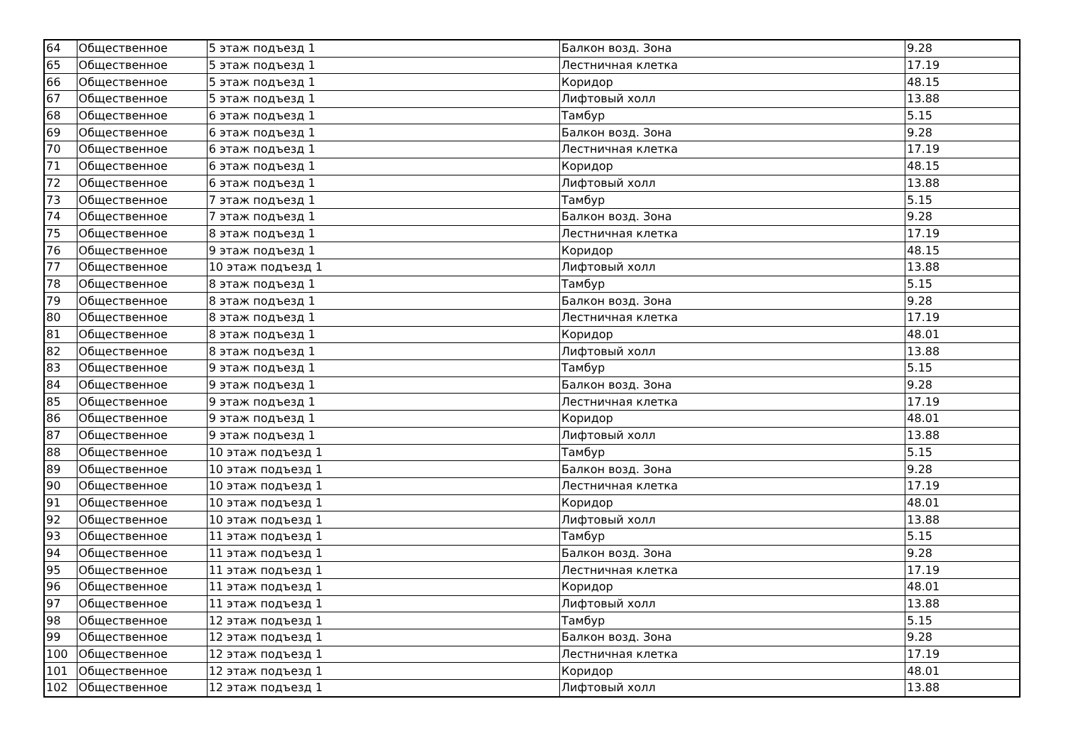| 64 | Общественное | 5 этаж подъезд 1 | Балкон возд. Зона | 9.28 |
| 65 | Общественное | 5 этаж подъезд 1 | Лестничная клетка | 17.19 |
| 66 | Общественное | 5 этаж подъезд 1 | Коридор | 48.15 |
| 67 | Общественное | 5 этаж подъезд 1 | Лифтовый холл | 13.88 |
| 68 | Общественное | 6 этаж подъезд 1 | Тамбур | 5.15 |
| 69 | Общественное | 6 этаж подъезд 1 | Балкон возд. Зона | 9.28 |
| 70 | Общественное | 6 этаж подъезд 1 | Лестничная клетка | 17.19 |
| 71 | Общественное | 6 этаж подъезд 1 | Коридор | 48.15 |
| 72 | Общественное | 6 этаж подъезд 1 | Лифтовый холл | 13.88 |
| 73 | Общественное | 7 этаж подъезд 1 | Тамбур | 5.15 |
| 74 | Общественное | 7 этаж подъезд 1 | Балкон возд. Зона | 9.28 |
| 75 | Общественное | 8 этаж подъезд 1 | Лестничная клетка | 17.19 |
| 76 | Общественное | 9 этаж подъезд 1 | Коридор | 48.15 |
| 77 | Общественное | 10 этаж подъезд 1 | Лифтовый холл | 13.88 |
| 78 | Общественное | 8 этаж подъезд 1 | Тамбур | 5.15 |
| 79 | Общественное | 8 этаж подъезд 1 | Балкон возд. Зона | 9.28 |
| 80 | Общественное | 8 этаж подъезд 1 | Лестничная клетка | 17.19 |
| 81 | Общественное | 8 этаж подъезд 1 | Коридор | 48.01 |
| 82 | Общественное | 8 этаж подъезд 1 | Лифтовый холл | 13.88 |
| 83 | Общественное | 9 этаж подъезд 1 | Тамбур | 5.15 |
| 84 | Общественное | 9 этаж подъезд 1 | Балкон возд. Зона | 9.28 |
| 85 | Общественное | 9 этаж подъезд 1 | Лестничная клетка | 17.19 |
| 86 | Общественное | 9 этаж подъезд 1 | Коридор | 48.01 |
| 87 | Общественное | 9 этаж подъезд 1 | Лифтовый холл | 13.88 |
| 88 | Общественное | 10 этаж подъезд 1 | Тамбур | 5.15 |
| 89 | Общественное | 10 этаж подъезд 1 | Балкон возд. Зона | 9.28 |
| 90 | Общественное | 10 этаж подъезд 1 | Лестничная клетка | 17.19 |
| 91 | Общественное | 10 этаж подъезд 1 | Коридор | 48.01 |
| 92 | Общественное | 10 этаж подъезд 1 | Лифтовый холл | 13.88 |
| 93 | Общественное | 11 этаж подъезд 1 | Тамбур | 5.15 |
| 94 | Общественное | 11 этаж подъезд 1 | Балкон возд. Зона | 9.28 |
| 95 | Общественное | 11 этаж подъезд 1 | Лестничная клетка | 17.19 |
| 96 | Общественное | 11 этаж подъезд 1 | Коридор | 48.01 |
| 97 | Общественное | 11 этаж подъезд 1 | Лифтовый холл | 13.88 |
| 98 | Общественное | 12 этаж подъезд 1 | Тамбур | 5.15 |
| 99 | Общественное | 12 этаж подъезд 1 | Балкон возд. Зона | 9.28 |
| 100 | Общественное | 12 этаж подъезд 1 | Лестничная клетка | 17.19 |
| 101 | Общественное | 12 этаж подъезд 1 | Коридор | 48.01 |
| 102 | Общественное | 12 этаж подъезд 1 | Лифтовый холл | 13.88 |